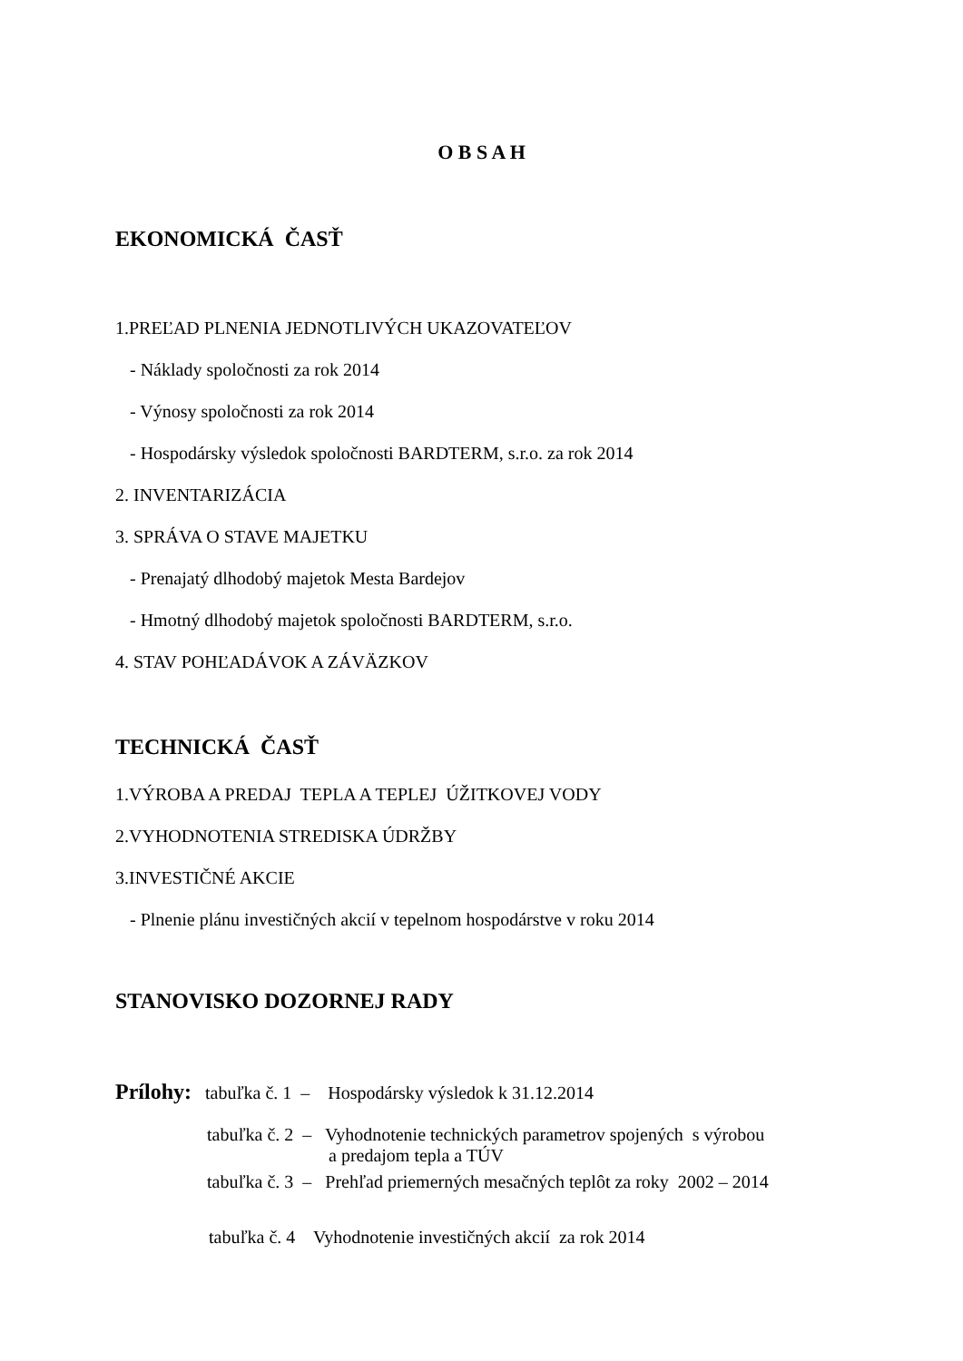O B S A H
EKONOMICKÁ ČASŤ
1.PREĽAD PLNENIA JEDNOTLIVÝCH UKAZOVATEĽOV
- Náklady spoločnosti za rok 2014
- Výnosy spoločnosti za rok 2014
- Hospodársky výsledok spoločnosti BARDTERM, s.r.o. za rok 2014
2. INVENTARIZÁCIA
3. SPRÁVA O STAVE MAJETKU
- Prenajatý dlhodobý majetok Mesta Bardejov
- Hmotný dlhodobý majetok spoločnosti BARDTERM, s.r.o.
4. STAV POHĽADÁVOK A ZÁVÄZKOV
TECHNICKÁ ČASŤ
1.VÝROBA A PREDAJ TEPLA A TEPLEJ ÚŽITKOVEJ VODY
2.VYHODNOTENIA STREDISKA ÚDRŽBY
3.INVESTIČNÉ AKCIE
- Plnenie plánu investičných akcií v tepelnom hospodárstve v roku 2014
STANOVISKO DOZORNEJ RADY
Prílohy: tabuľka č. 1 – Hospodársky výsledok k 31.12.2014
tabuľka č. 2 – Vyhodnotenie technických parametrov spojených s výrobou
a predajom tepla a TÚV
tabuľka č. 3 – Prehľad priemerných mesačných teplôt za roky 2002 – 2014
tabuľka č. 4 Vyhodnotenie investičných akcií za rok 2014